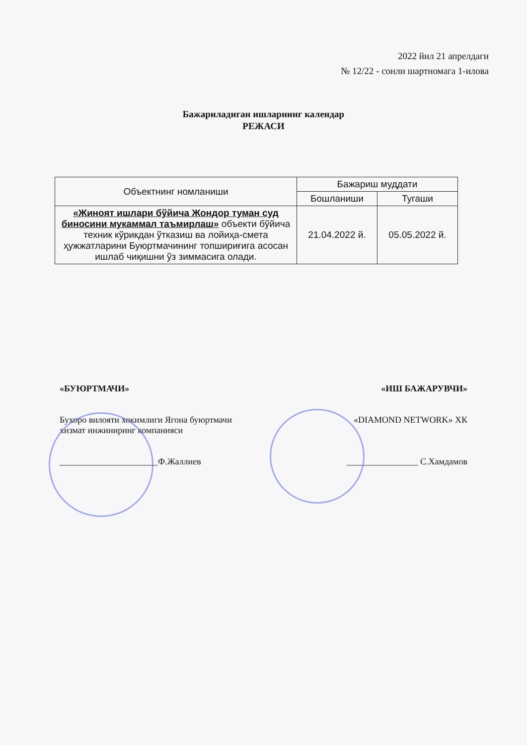2022 йил 21 апрелдаги
№ 12/22 - сонли шартномага 1-илова
Бажариладиган ишларнинг календар
РЕЖАСИ
| Объектнинг номланиши | Бажариш муддати | |
| --- | --- | --- |
| | Бошланиши | Тугаши |
| «Жиноят ишлари бўйича Жондор туман суд биносини мукаммал таъмирлаш» объекти бўйича техник кўрикдан ўтказиш ва лойиҳа-смета ҳужжатларини Буюртмачининг топшириғига асосан ишлаб чиқишни ўз зиммасига олади. | 21.04.2022 й. | 05.05.2022 й. |
«БУЮРТМАЧИ»
Бухоро вилояти хокимлиги Ягона буюртмачи хизмат инжиниринг компанияси
______________________Ф.Жаллиев
«ИШ БАЖАРУВЧИ»
«DIAMOND NETWORK» ХК
________________ С.Хамдамов